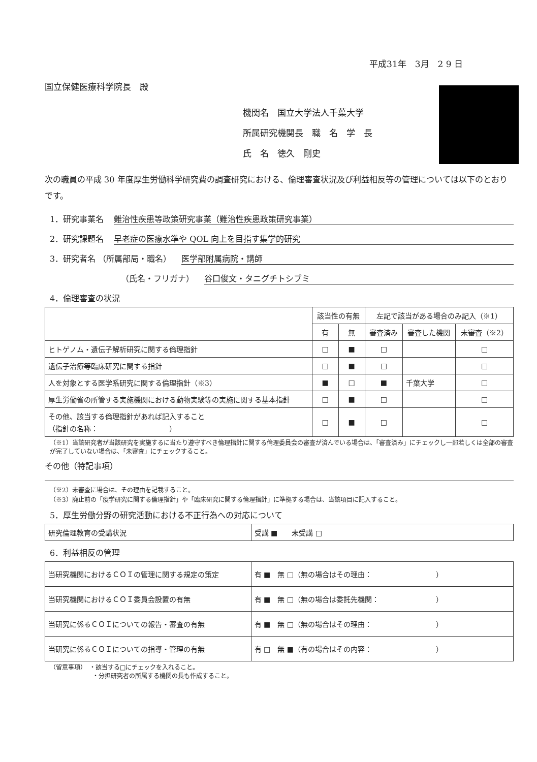平成31年　3月　2 9 日
国立保健医療科学院長　殿
機関名　国立大学法人千葉大学
所属研究機関長　職　名　学　長
氏　名　徳久　剛史
次の職員の平成 30 年度厚生労働科学研究費の調査研究における、倫理審査状況及び利益相反等の管理については以下のとおりです。
1．研究事業名 難治性疾患等政策研究事業（難治性疾患政策研究事業）
2．研究課題名 早老症の医療水準や QOL 向上を目指す集学的研究
3．研究者名 （所属部局・職名） 医学部附属病院・講師
（氏名・フリガナ） 谷口俊文・タニグチトシブミ
4．倫理審査の状況
| | 該当性の有無 | | 左記で該当がある場合のみ記入（※1） | | |
| --- | --- | --- | --- | --- | --- |
| | 有 | 無 | 審査済み | 審査した機関 | 未審査（※2） |
| ヒトゲノム・遺伝子解析研究に関する倫理指針 | □ | ■ | □ | | □ |
| 遺伝子治療等臨床研究に関する指針 | □ | ■ | □ | | □ |
| 人を対象とする医学系研究に関する倫理指針（※3） | ■ | □ | ■ | 千葉大学 | □ |
| 厚生労働省の所管する実施機関における動物実験等の実施に関する基本指針 | □ | ■ | □ | | □ |
| その他、該当する倫理指針があれば記入すること （指針の名称： ） | □ | ■ | □ | | □ |
（※1）当該研究者が当該研究を実施するに当たり遵守すべき倫理指針に関する倫理委員会の審査が済んでいる場合は、「審査済み」にチェックし一部若しくは全部の審査が完了していない場合は、「未審査」にチェックすること。
その他（特記事項）
（※2）未審査に場合は、その理由を記載すること。
（※3）廃止前の「疫学研究に関する倫理指針」や「臨床研究に関する倫理指針」に準拠する場合は、当該項目に記入すること。
5．厚生労働分野の研究活動における不正行為への対応について
| 研究倫理教育の受講状況 | 受講 ■ 未受講 □ |
6．利益相反の管理
| 当研究機関におけるＣＯＩの管理に関する規定の策定 | 有 ■ 無 □（無の場合はその理由： ） |
| 当研究機関におけるＣＯＩ委員会設置の有無 | 有 ■ 無 □（無の場合は委託先機関： ） |
| 当研究に係るＣＯＩについての報告・審査の有無 | 有 ■ 無 □（無の場合はその理由： ） |
| 当研究に係るＣＯＩについての指導・管理の有無 | 有 □ 無 ■（有の場合はその内容： ） |
（留意事項）　・該当する□にチェックを入れること。
　　　　　　　・分担研究者の所属する機関の長も作成すること。